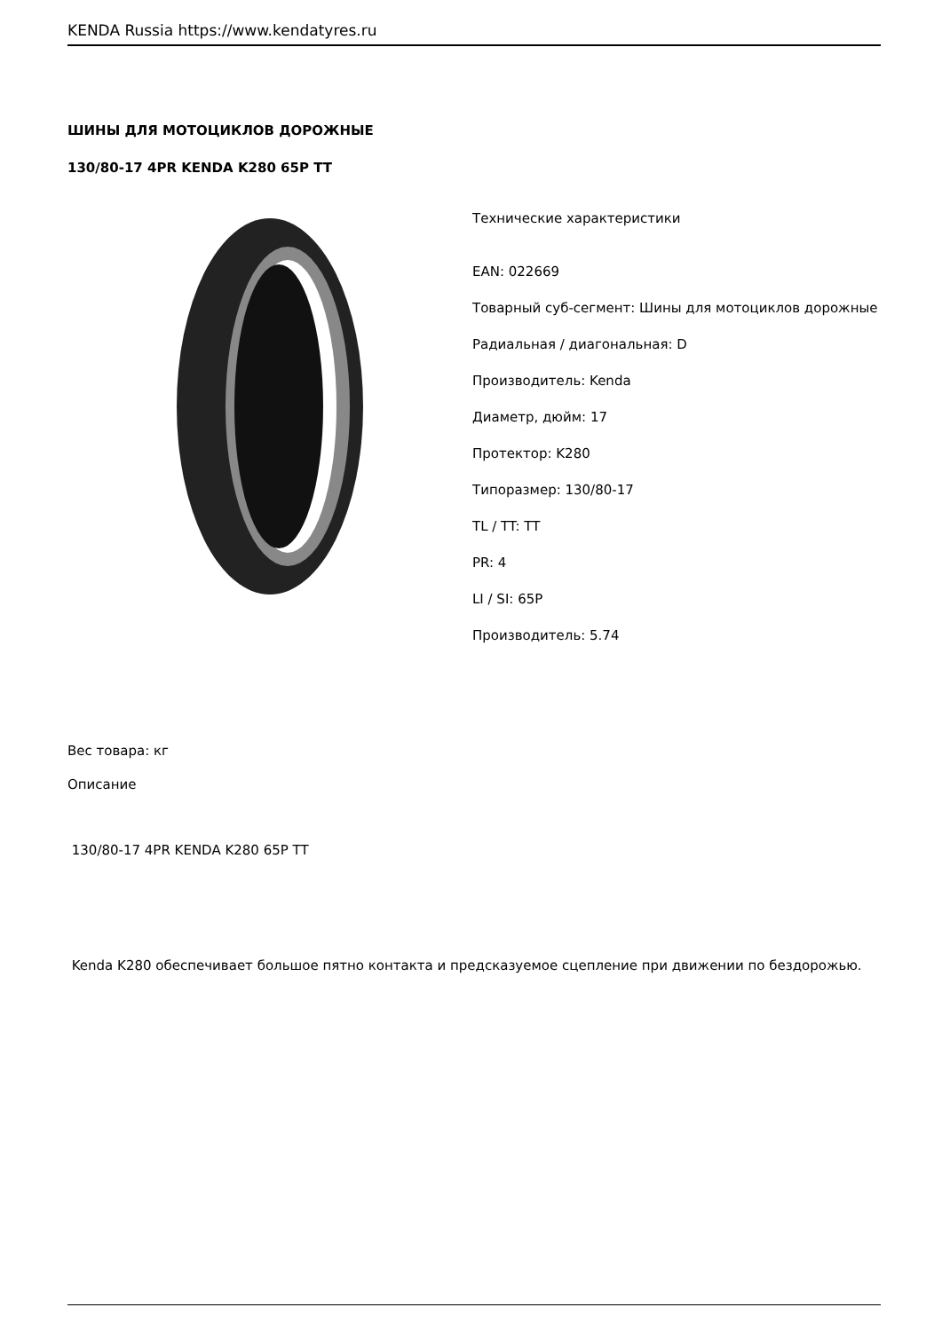KENDA Russia https://www.kendatyres.ru
ШИНЫ ДЛЯ МОТОЦИКЛОВ ДОРОЖНЫЕ
130/80-17 4PR KENDA K280 65P TT
Технические характеристики
EAN: 022669
Товарный суб-сегмент: Шины для мотоциклов дорожные
Радиальная / диагональная: D
Производитель: Kenda
Диаметр, дюйм: 17
Протектор: K280
Типоразмер: 130/80-17
TL / TT: TT
PR: 4
LI / SI: 65P
Производитель: 5.74
Вес товара: кг
Описание
130/80-17 4PR KENDA K280 65P TT
Kenda K280 обеспечивает большое пятно контакта и предсказуемое сцепление при движении по бездорожью.